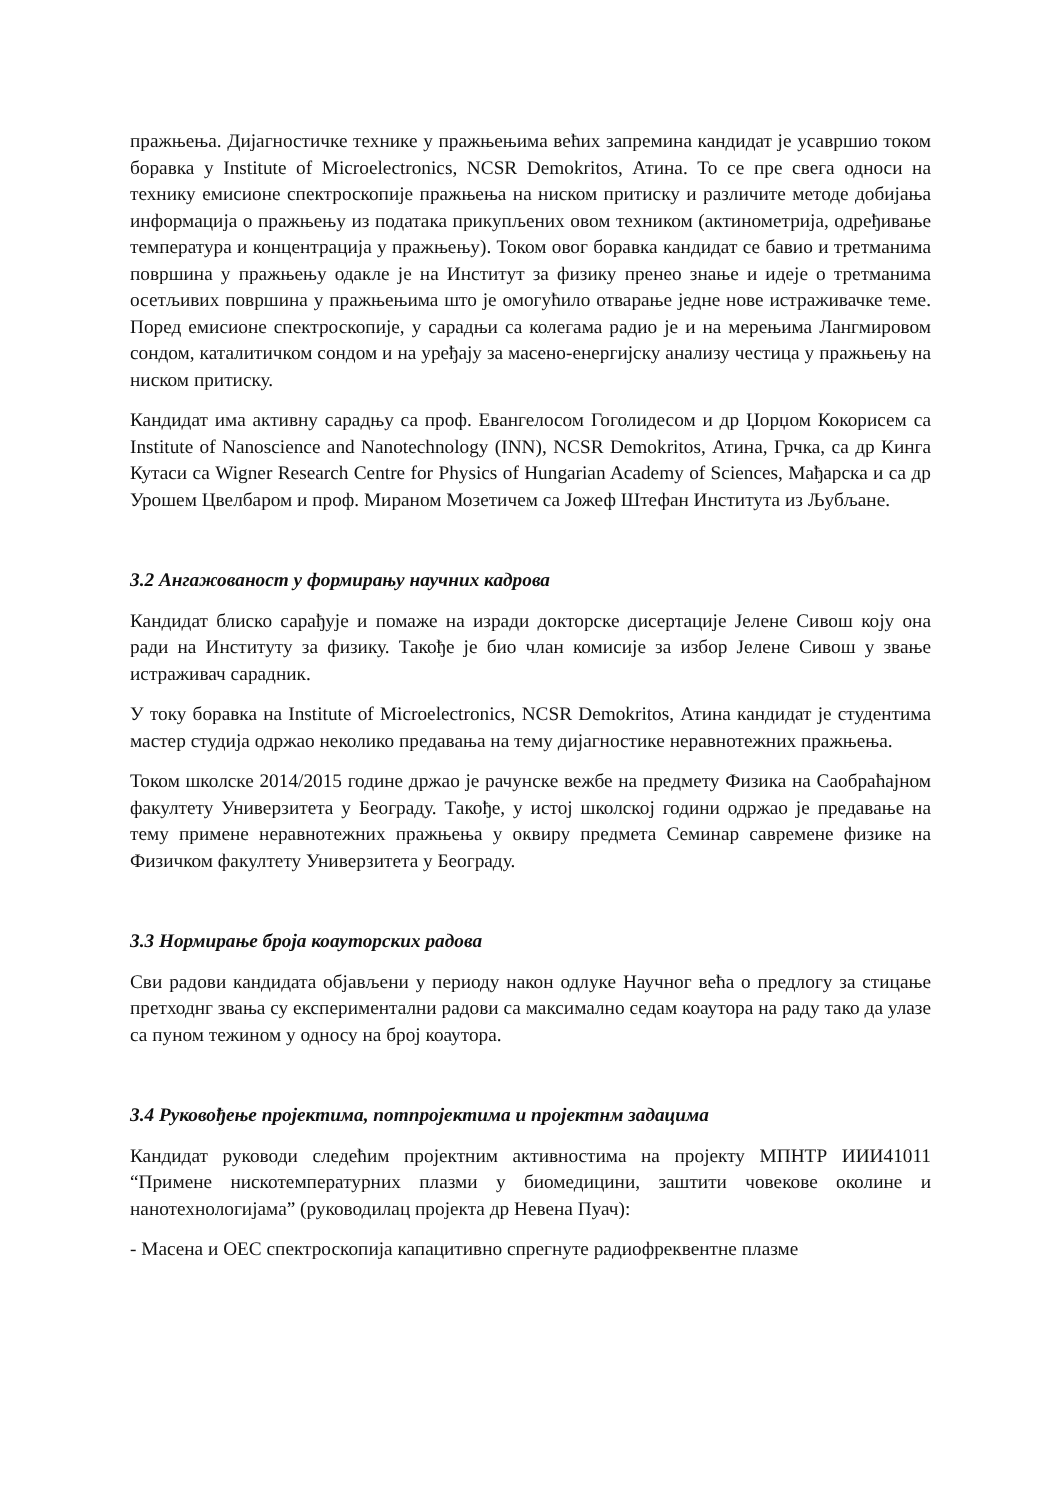пражњења. Дијагностичке технике у пражњењима већих запремина кандидат је усавршио током боравка у Institute of Microelectronics, NCSR Demokritos, Атина. То се пре свега односи на технику емисионе спектроскопије пражњења на ниском притиску и различите методе добијања информација о пражњењу из података прикупљених овом техником (актинометрија, одређивање температура и концентрација у пражњењу). Током овог боравка кандидат се бавио и третманима површина у пражњењу одакле је на Институт за физику пренео знање и идеје о третманима осетљивих површина у пражњењима што је омогућило отварање једне нове истраживачке теме. Поред емисионе спектроскопије, у сарадњи са колегама радио је и на мерењима Лангмировом сондом, каталитичком сондом и на уређају за масено-енергијску анализу честица у пражњењу на ниском притиску.
Кандидат има активну сарадњу са проф. Евангелосом Гоголидесом и др Џорџом Кокорисем са Institute of Nanoscience and Nanotechnology (INN), NCSR Demokritos, Атина, Грчка, са др Кинга Кутаси са Wigner Research Centre for Physics of Hungarian Academy of Sciences, Мађарска и са др Урошем Цвелбаром и проф. Мираном Мозетичем са Јожеф Штефан Института из Љубљане.
3.2 Ангажованост у формирању научних кадрова
Кандидат блиско сарађује и помаже на изради докторске дисертације Јелене Сивош коју она ради на Институту за физику. Такође је био члан комисије за избор Јелене Сивош у звање истраживач сарадник.
У току боравка на Institute of Microelectronics, NCSR Demokritos, Атина кандидат је студентима мастер студија одржао неколико предавања на тему дијагностике неравнотежних пражњења.
Током школске 2014/2015 године држао је рачунске вежбе на предмету Физика на Саобраћајном факултету Универзитета у Београду. Такође, у истој школској години одржао је предавање на тему примене неравнотежних пражњења у оквиру предмета Семинар савремене физике на Физичком факултету Универзитета у Београду.
3.3 Нормирање броја коауторских радова
Сви радови кандидата објављени у периоду након одлуке Научног већа о предлогу за стицање претходнг звања су експериментални радови са максимално седам коаутора на раду тако да улазе са пуном тежином у односу на број коаутора.
3.4 Руковођење пројектима, потпројектима и пројектнм задацима
Кандидат руководи следећим пројектним активностима на пројекту МПНТР ИИИ41011 “Примене нискотемпературних плазми у биомедицини, заштити човекове околине и нанотехнологијама” (руководилац пројекта др Невена Пуач):
- Масена и ОЕС спектроскопија капацитивно спрегнуте радиофреквентне плазме